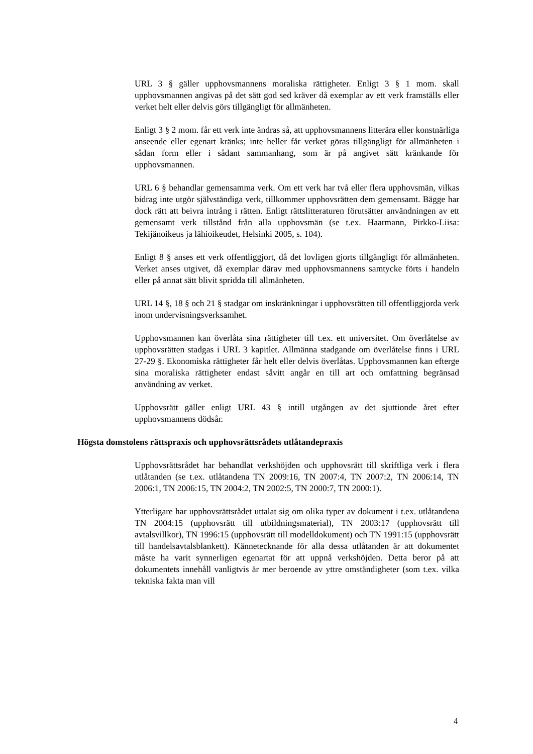URL 3 § gäller upphovsmannens moraliska rättigheter. Enligt 3 § 1 mom. skall upphovsmannen angivas på det sätt god sed kräver då exemplar av ett verk framställs eller verket helt eller delvis görs tillgängligt för allmänheten.
Enligt 3 § 2 mom. får ett verk inte ändras så, att upphovsmannens litterära eller konstnärliga anseende eller egenart kränks; inte heller får verket göras tillgängligt för allmänheten i sådan form eller i sådant sammanhang, som är på angivet sätt kränkande för upphovsmannen.
URL 6 § behandlar gemensamma verk. Om ett verk har två eller flera upphovsmän, vilkas bidrag inte utgör självständiga verk, tillkommer upphovsrätten dem gemensamt. Bägge har dock rätt att beivra intrång i rätten. Enligt rättslitteraturen förutsätter användningen av ett gemensamt verk tillstånd från alla upphovsmän (se t.ex. Haarmann, Pirkko-Liisa: Tekijänoikeus ja lähioikeudet, Helsinki 2005, s. 104).
Enligt 8 § anses ett verk offentliggjort, då det lovligen gjorts tillgängligt för allmänheten. Verket anses utgivet, då exemplar därav med upphovsmannens samtycke förts i handeln eller på annat sätt blivit spridda till allmänheten.
URL 14 §, 18 § och 21 § stadgar om inskränkningar i upphovsrätten till offentliggjorda verk inom undervisningsverksamhet.
Upphovsmannen kan överlåta sina rättigheter till t.ex. ett universitet. Om överlåtelse av upphovsrätten stadgas i URL 3 kapitlet. Allmänna stadgande om överlåtelse finns i URL 27-29 §. Ekonomiska rättigheter får helt eller delvis överlåtas. Upphovsmannen kan efterge sina moraliska rättigheter endast såvitt angår en till art och omfattning begränsad användning av verket.
Upphovsrätt gäller enligt URL 43 § intill utgången av det sjuttionde året efter upphovsmannens dödsår.
Högsta domstolens rättspraxis och upphovsrättsrådets utlåtandepraxis
Upphovsrättsrådet har behandlat verkshöjden och upphovsrätt till skriftliga verk i flera utlåtanden (se t.ex. utlåtandena TN 2009:16, TN 2007:4, TN 2007:2, TN 2006:14, TN 2006:1, TN 2006:15, TN 2004:2, TN 2002:5, TN 2000:7, TN 2000:1).
Ytterligare har upphovsrättsrådet uttalat sig om olika typer av dokument i t.ex. utlåtandena TN 2004:15 (upphovsrätt till utbildningsmaterial), TN 2003:17 (upphovsrätt till avtalsvillkor), TN 1996:15 (upphovsrätt till modelldokument) och TN 1991:15 (upphovsrätt till handelsavtalsblankett). Kännetecknande för alla dessa utlåtanden är att dokumentet måste ha varit synnerligen egenartat för att uppnå verkshöjden. Detta beror på att dokumentets innehåll vanligtvis är mer beroende av yttre omständigheter (som t.ex. vilka tekniska fakta man vill
4